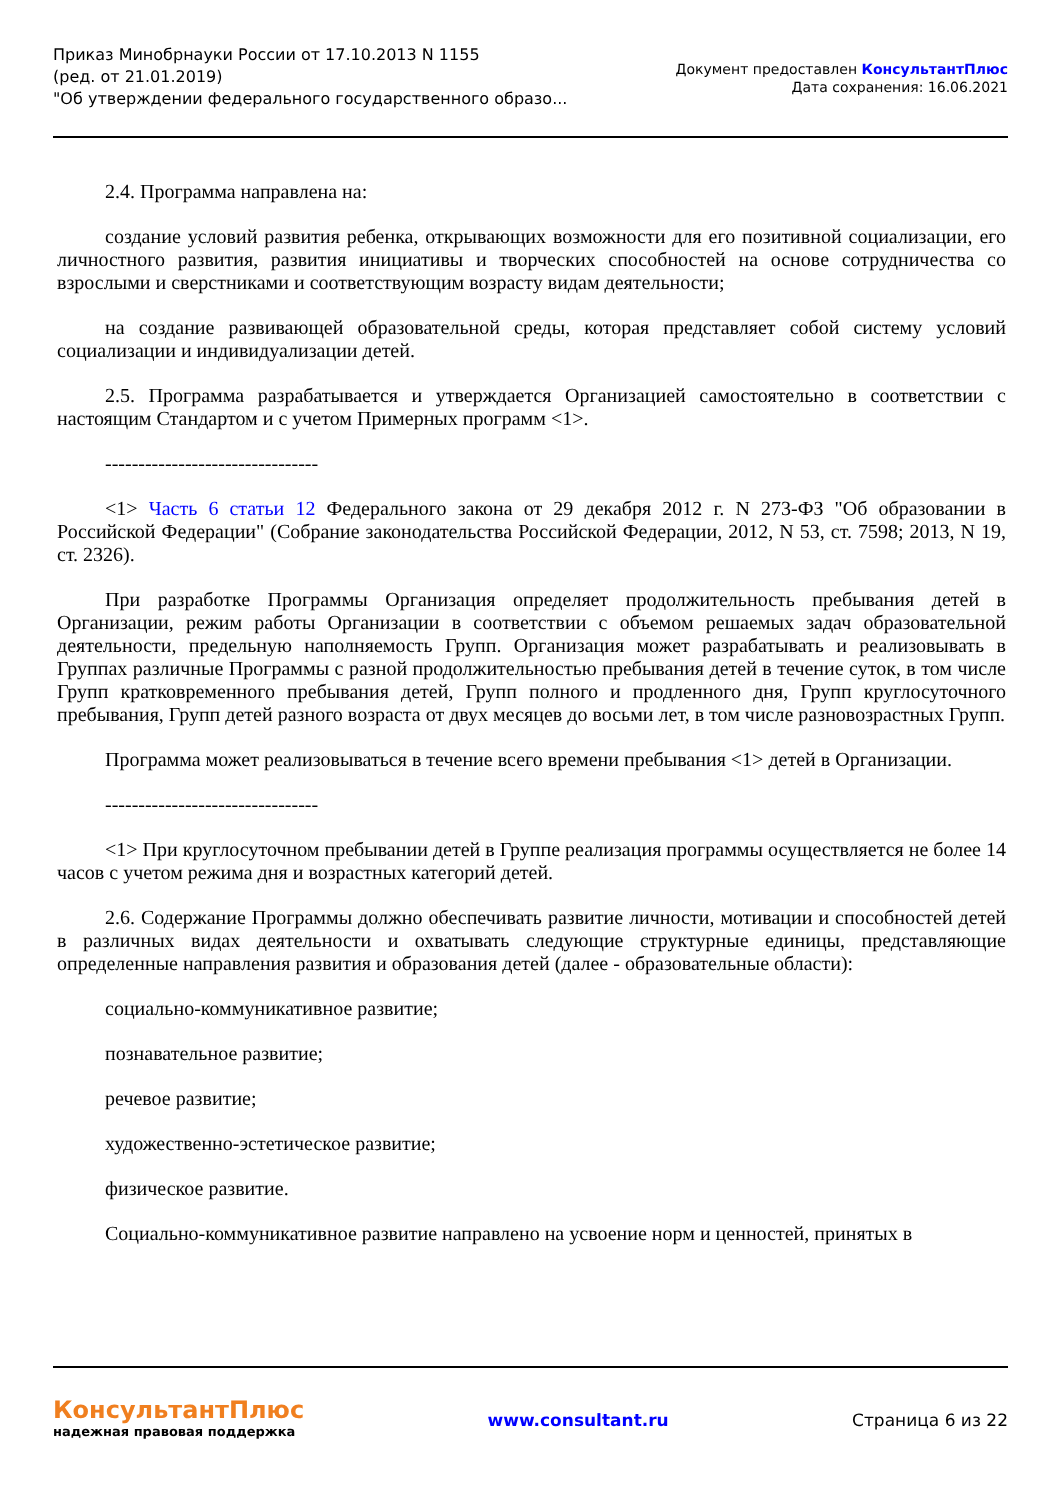Приказ Минобрнауки России от 17.10.2013 N 1155
(ред. от 21.01.2019)
"Об утверждении федерального государственного образо...
Документ предоставлен КонсультантПлюс
Дата сохранения: 16.06.2021
2.4. Программа направлена на:
создание условий развития ребенка, открывающих возможности для его позитивной социализации, его личностного развития, развития инициативы и творческих способностей на основе сотрудничества со взрослыми и сверстниками и соответствующим возрасту видам деятельности;
на создание развивающей образовательной среды, которая представляет собой систему условий социализации и индивидуализации детей.
2.5. Программа разрабатывается и утверждается Организацией самостоятельно в соответствии с настоящим Стандартом и с учетом Примерных программ <1>.
--------------------------------
<1> Часть 6 статьи 12 Федерального закона от 29 декабря 2012 г. N 273-ФЗ "Об образовании в Российской Федерации" (Собрание законодательства Российской Федерации, 2012, N 53, ст. 7598; 2013, N 19, ст. 2326).
При разработке Программы Организация определяет продолжительность пребывания детей в Организации, режим работы Организации в соответствии с объемом решаемых задач образовательной деятельности, предельную наполняемость Групп. Организация может разрабатывать и реализовывать в Группах различные Программы с разной продолжительностью пребывания детей в течение суток, в том числе Групп кратковременного пребывания детей, Групп полного и продленного дня, Групп круглосуточного пребывания, Групп детей разного возраста от двух месяцев до восьми лет, в том числе разновозрастных Групп.
Программа может реализовываться в течение всего времени пребывания <1> детей в Организации.
--------------------------------
<1> При круглосуточном пребывании детей в Группе реализация программы осуществляется не более 14 часов с учетом режима дня и возрастных категорий детей.
2.6. Содержание Программы должно обеспечивать развитие личности, мотивации и способностей детей в различных видах деятельности и охватывать следующие структурные единицы, представляющие определенные направления развития и образования детей (далее - образовательные области):
социально-коммуникативное развитие;
познавательное развитие;
речевое развитие;
художественно-эстетическое развитие;
физическое развитие.
Социально-коммуникативное развитие направлено на усвоение норм и ценностей, принятых в
КонсультантПлюс
надежная правовая поддержка
www.consultant.ru Страница 6 из 22